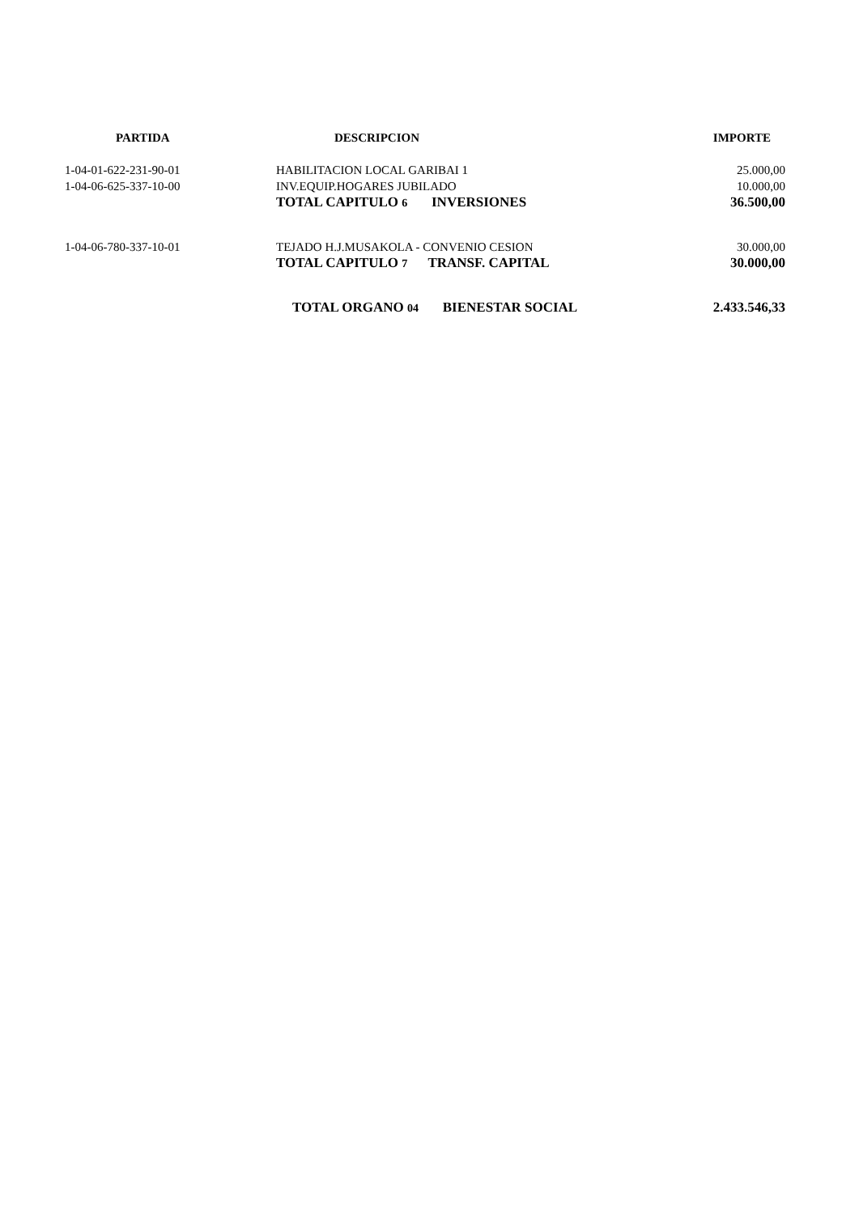| PARTIDA | DESCRIPCION | IMPORTE |
| --- | --- | --- |
| 1-04-01-622-231-90-01 | HABILITACION LOCAL GARIBAI 1 | 25.000,00 |
| 1-04-06-625-337-10-00 | INV.EQUIP.HOGARES JUBILADO | 10.000,00 |
| | TOTAL CAPITULO 6 INVERSIONES | 36.500,00 |
| 1-04-06-780-337-10-01 | TEJADO H.J.MUSAKOLA - CONVENIO CESION | 30.000,00 |
| | TOTAL CAPITULO 7 TRANSF. CAPITAL | 30.000,00 |
| | TOTAL ORGANO 04 BIENESTAR SOCIAL | 2.433.546,33 |